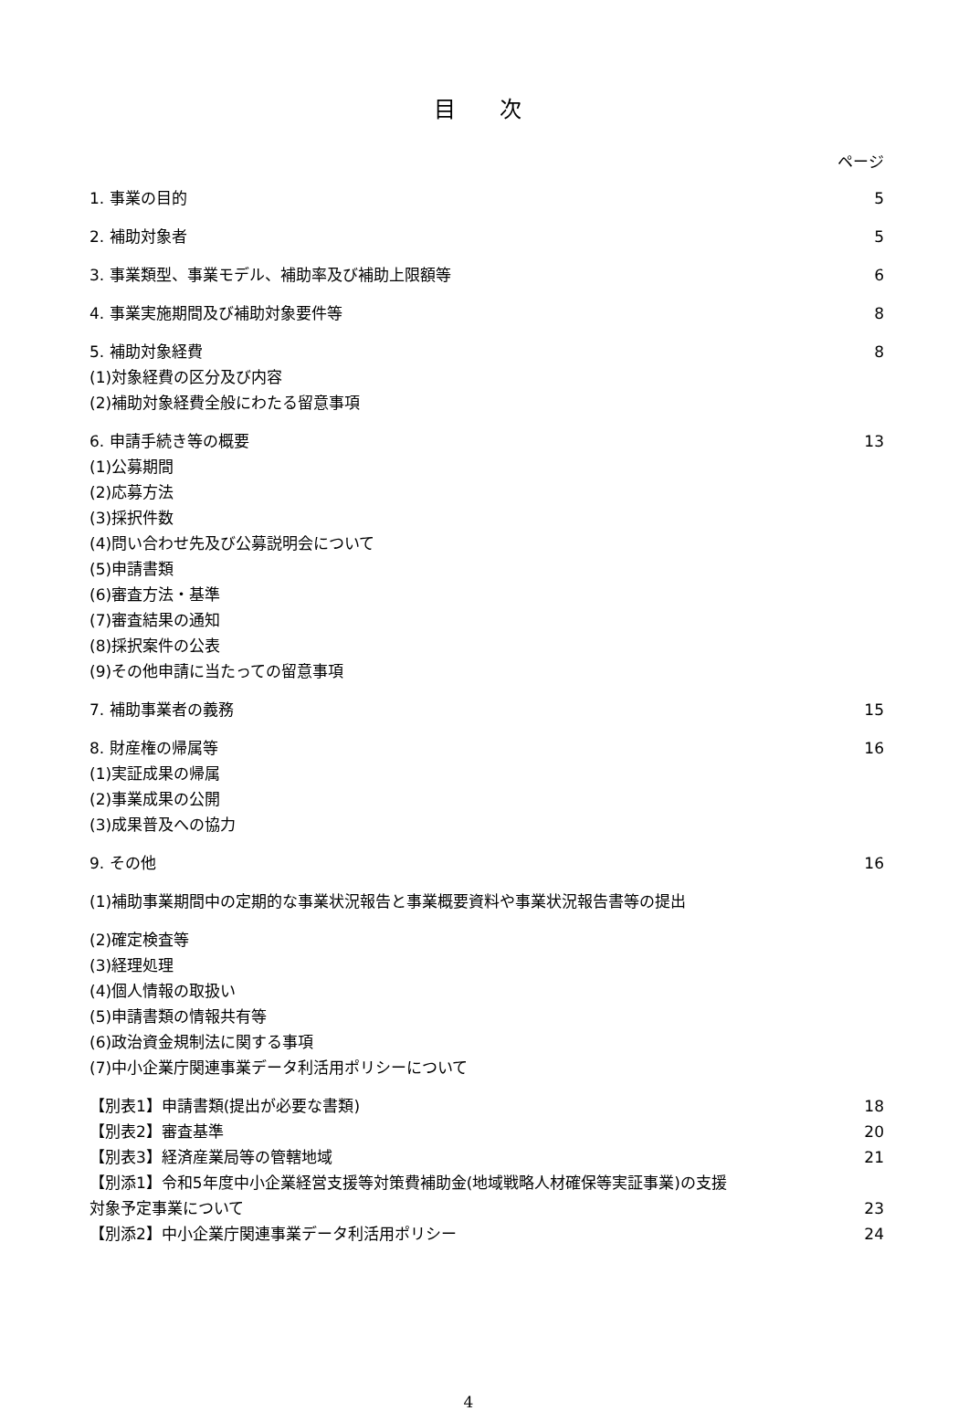目 次
ページ
1. 事業の目的 5
2. 補助対象者 5
3. 事業類型、事業モデル、補助率及び補助上限額等 6
4. 事業実施期間及び補助対象要件等 8
5. 補助対象経費 8
(1)対象経費の区分及び内容
(2)補助対象経費全般にわたる留意事項
6. 申請手続き等の概要 13
(1)公募期間
(2)応募方法
(3)採択件数
(4)問い合わせ先及び公募説明会について
(5)申請書類
(6)審査方法・基準
(7)審査結果の通知
(8)採択案件の公表
(9)その他申請に当たっての留意事項
7. 補助事業者の義務 15
8. 財産権の帰属等 16
(1)実証成果の帰属
(2)事業成果の公開
(3)成果普及への協力
9. その他 16
(1)補助事業期間中の定期的な事業状況報告と事業概要資料や事業状況報告書等の提出
(2)確定検査等
(3)経理処理
(4)個人情報の取扱い
(5)申請書類の情報共有等
(6)政治資金規制法に関する事項
(7)中小企業庁関連事業データ利活用ポリシーについて
【別表1】申請書類(提出が必要な書類) 18
【別表2】審査基準 20
【別表3】経済産業局等の管轄地域 21
【別添1】令和5年度中小企業経営支援等対策費補助金(地域戦略人材確保等実証事業)の支援
対象予定事業について 23
【別添2】中小企業庁関連事業データ利活用ポリシー 24
4